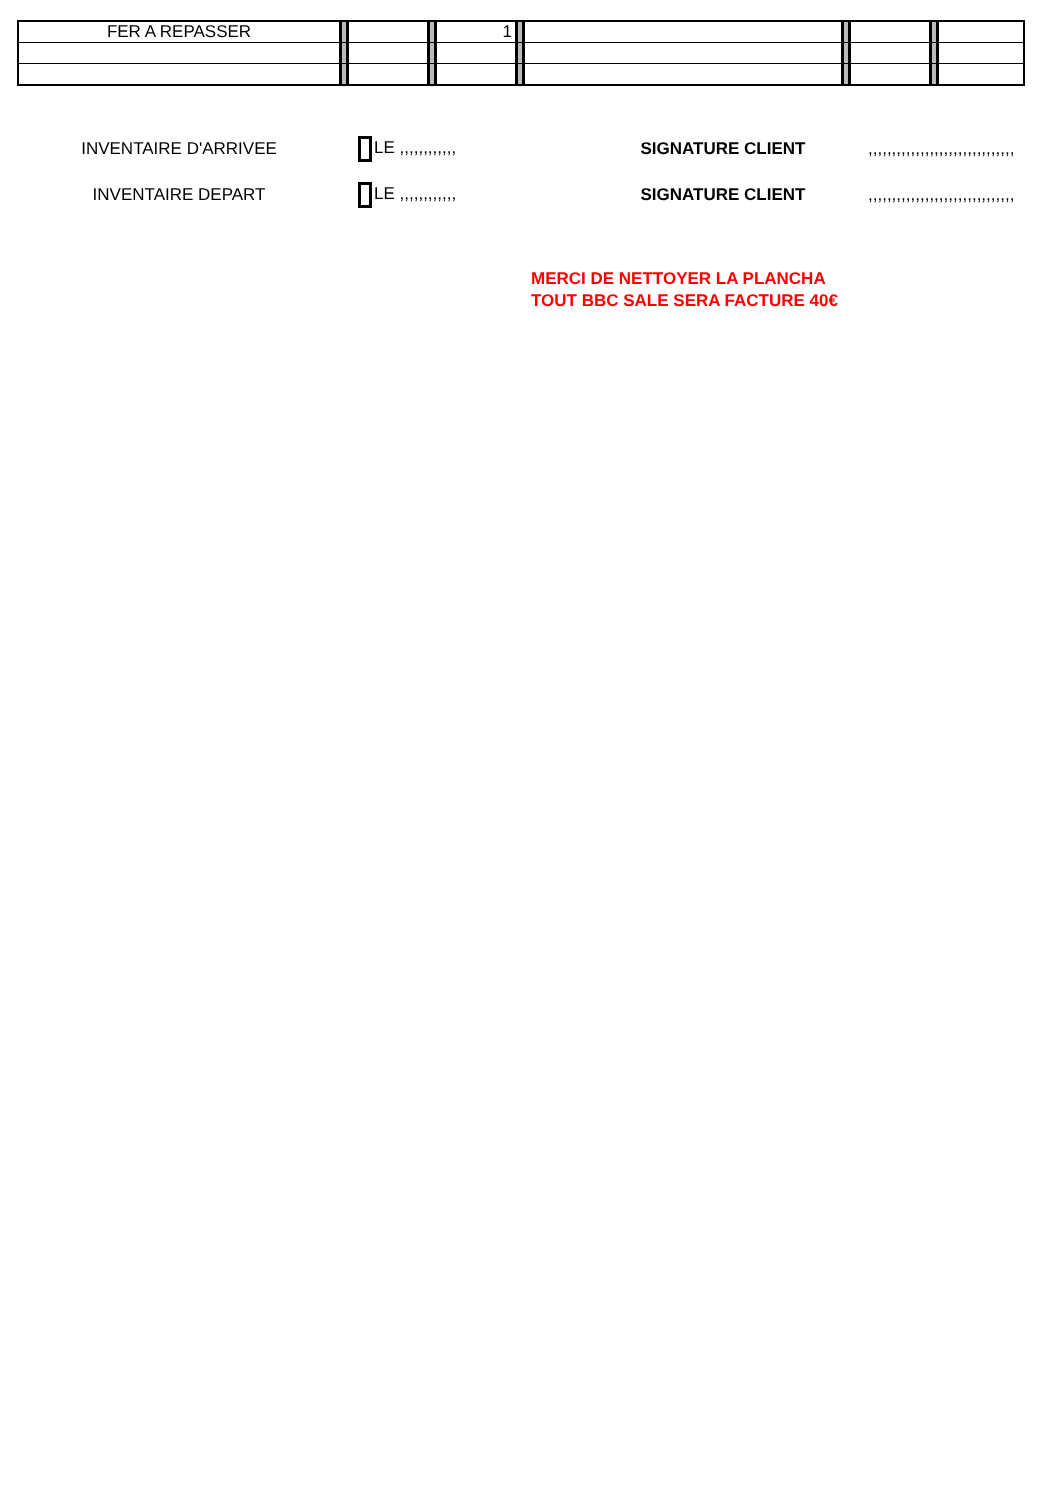| FER A REPASSER | | | | 1 | | | | | | |
INVENTAIRE D'ARRIVEE LE ,,,,,,,,,,,, SIGNATURE CLIENT
,,,,,,,,,,,,,,,,,,,,,,,,,,,,,,,
INVENTAIRE DEPART LE ,,,,,,,,,,,, SIGNATURE CLIENT
,,,,,,,,,,,,,,,,,,,,,,,,,,,,,,,
MERCI DE NETTOYER LA PLANCHA
TOUT BBC SALE SERA FACTURE 40€